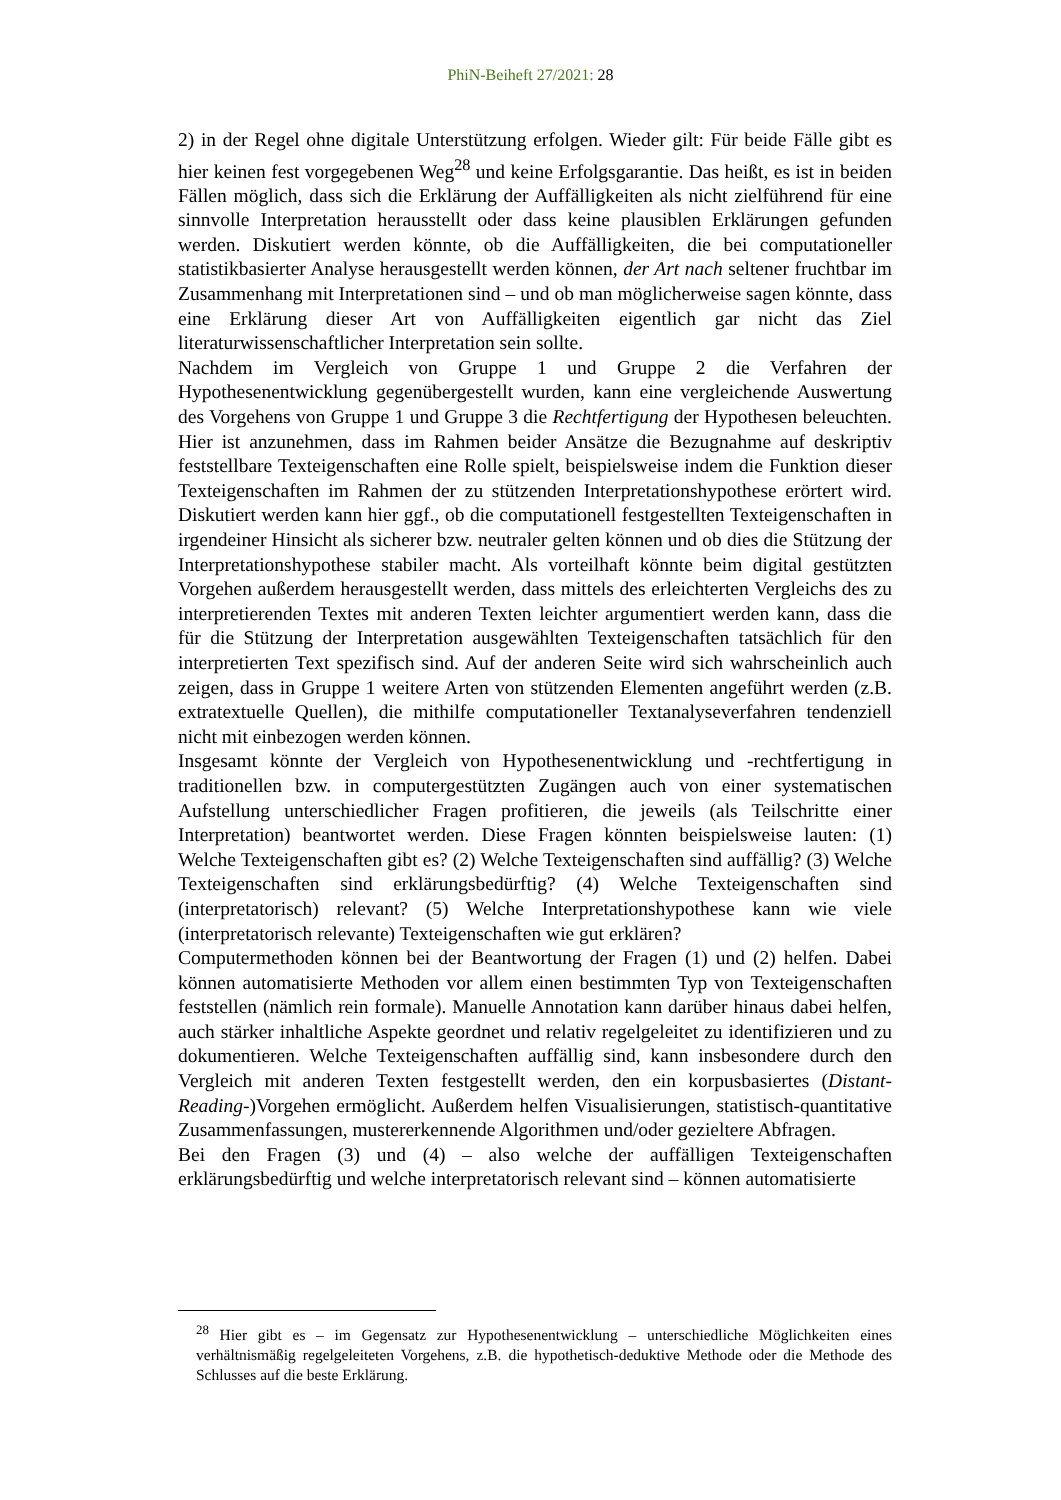PhiN-Beiheft 27/2021: 28
2) in der Regel ohne digitale Unterstützung erfolgen. Wieder gilt: Für beide Fälle gibt es hier keinen fest vorgegebenen Weg<sup>28</sup> und keine Erfolgsgarantie. Das heißt, es ist in beiden Fällen möglich, dass sich die Erklärung der Auffälligkeiten als nicht zielführend für eine sinnvolle Interpretation herausstellt oder dass keine plausiblen Erklärungen gefunden werden. Diskutiert werden könnte, ob die Auffälligkeiten, die bei computationeller statistikbasierter Analyse herausgestellt werden können, der Art nach seltener fruchtbar im Zusammenhang mit Interpretationen sind – und ob man möglicherweise sagen könnte, dass eine Erklärung dieser Art von Auffälligkeiten eigentlich gar nicht das Ziel literaturwissenschaftlicher Interpretation sein sollte.
Nachdem im Vergleich von Gruppe 1 und Gruppe 2 die Verfahren der Hypothesenentwicklung gegenübergestellt wurden, kann eine vergleichende Auswertung des Vorgehens von Gruppe 1 und Gruppe 3 die Rechtfertigung der Hypothesen beleuchten. Hier ist anzunehmen, dass im Rahmen beider Ansätze die Bezugnahme auf deskriptiv feststellbare Texteigenschaften eine Rolle spielt, beispielsweise indem die Funktion dieser Texteigenschaften im Rahmen der zu stützenden Interpretationshypothese erörtert wird. Diskutiert werden kann hier ggf., ob die computationell festgestellten Texteigenschaften in irgendeiner Hinsicht als sicherer bzw. neutraler gelten können und ob dies die Stützung der Interpretationshypothese stabiler macht. Als vorteilhaft könnte beim digital gestützten Vorgehen außerdem herausgestellt werden, dass mittels des erleichterten Vergleichs des zu interpretierenden Textes mit anderen Texten leichter argumentiert werden kann, dass die für die Stützung der Interpretation ausgewählten Texteigenschaften tatsächlich für den interpretierten Text spezifisch sind. Auf der anderen Seite wird sich wahrscheinlich auch zeigen, dass in Gruppe 1 weitere Arten von stützenden Elementen angeführt werden (z.B. extratextuelle Quellen), die mithilfe computationeller Textanalyseverfahren tendenziell nicht mit einbezogen werden können.
Insgesamt könnte der Vergleich von Hypothesenentwicklung und -rechtfertigung in traditionellen bzw. in computergestützten Zugängen auch von einer systematischen Aufstellung unterschiedlicher Fragen profitieren, die jeweils (als Teilschritte einer Interpretation) beantwortet werden. Diese Fragen könnten beispielsweise lauten: (1) Welche Texteigenschaften gibt es? (2) Welche Texteigenschaften sind auffällig? (3) Welche Texteigenschaften sind erklärungsbedürftig? (4) Welche Texteigenschaften sind (interpretatorisch) relevant? (5) Welche Interpretationshypothese kann wie viele (interpretatorisch relevante) Texteigenschaften wie gut erklären?
Computermethoden können bei der Beantwortung der Fragen (1) und (2) helfen. Dabei können automatisierte Methoden vor allem einen bestimmten Typ von Texteigenschaften feststellen (nämlich rein formale). Manuelle Annotation kann darüber hinaus dabei helfen, auch stärker inhaltliche Aspekte geordnet und relativ regelgeleitet zu identifizieren und zu dokumentieren. Welche Texteigenschaften auffällig sind, kann insbesondere durch den Vergleich mit anderen Texten festgestellt werden, den ein korpusbasiertes (Distant-Reading-)Vorgehen ermöglicht. Außerdem helfen Visualisierungen, statistisch-quantitative Zusammenfassungen, mustererkennende Algorithmen und/oder gezieltere Abfragen.
Bei den Fragen (3) und (4) – also welche der auffälligen Texteigenschaften erklärungsbedürftig und welche interpretatorisch relevant sind – können automatisierte
<sup>28</sup> Hier gibt es – im Gegensatz zur Hypothesenentwicklung – unterschiedliche Möglichkeiten eines verhältnismäßig regelgeleiteten Vorgehens, z.B. die hypothetisch-deduktive Methode oder die Methode des Schlusses auf die beste Erklärung.